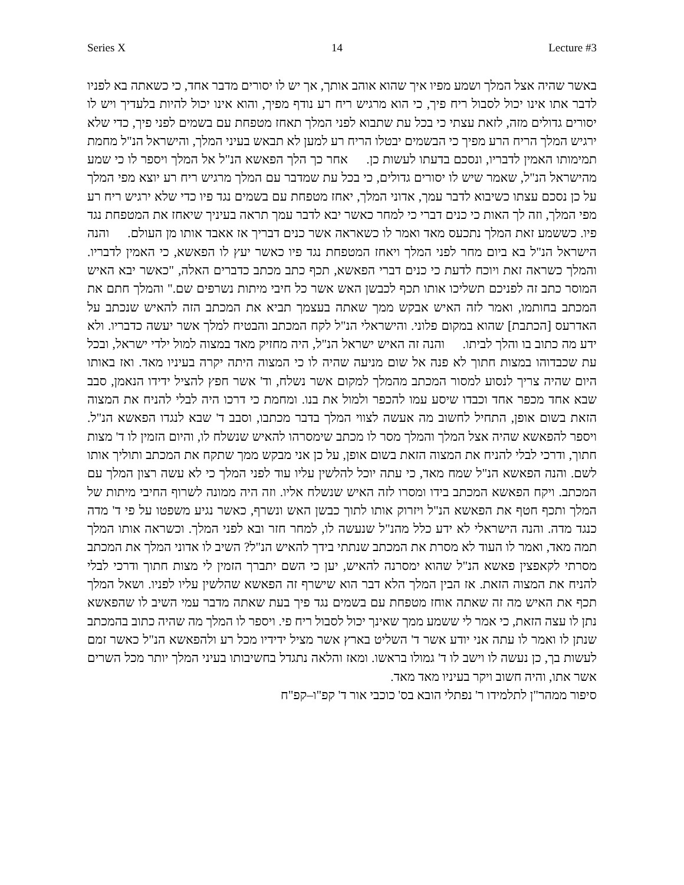Series X 14 Lecture #3
באשר שהיה אצל המלך ושמע מפיו איך שהוא אוהב אותך, אך יש לו יסורים מדבר אחד, כי כשאתה בא לפניו לדבר אתו אינו יכול לסבול ריח פיך, כי הוא מרגיש ריח רע נודף מפיך, והוא אינו יכול להיות בלעדיך ויש לו יסורים גדולים מזה, לזאת עצתי כי בכל עת שתבוא לפני המלך תאחז מטפחת עם בשמים לפני פיך, כדי שלא ירגיש המלך הריח הרע מפיך כי הבשמים יבטלו הריח רע למען לא תבאש בעיני המלך, והישראל הנ"ל מחמת תמימותו האמין לדבריו, ונסכם בדעתו לעשות כן. אחר כך הלך הפאשא הנ"ל אל המלך ויספר לו כי שמע מהישראל הנ"ל, שאמר שיש לו יסורים גדולים, כי בכל עת שמדבר עם המלך מרגיש ריח רע יוצא מפי המלך על כן נסכם עצתו כשיבוא לדבר עמך, אדוני המלך, יאחז מטפחת עם בשמים נגד פיו כדי שלא ירגיש ריח רע מפי המלך, וזה לך האות כי כנים דברי כי למחר כאשר יבא לדבר עמך תראה בעיניך שיאחז את המטפחת נגד פיו. כששמע זאת המלך נתכעס מאד ואמר לו כשאראה אשר כנים דבריך אז אאבד אותו מן העולם. והנה הישראל הנ"ל בא ביום מחר לפני המלך ויאחז המטפחת נגד פיו כאשר יעץ לו הפאשא, כי האמין לדבריו. והמלך כשראה זאת ויוכח לדעת כי כנים דברי הפאשא, תכף כתב מכתב כדברים האלה, "כאשר יבא האיש המוסר כתב זה לפניכם תשליכו אותו תכף לכבשן האש אשר כל חיבי מיתות נשרפים שם." והמלך חתם את המכתב בחותמו, ואמר לזה האיש אבקש ממך שאתה בעצמך תביא את המכתב הזה להאיש שנכתב על האדרעס [הכתבת] שהוא במקום פלוני. והישראלי הנ"ל לקח המכתב והבטיח למלך אשר יעשה כדבריו. ולא ידע מה כתוב בו והלך לביתו. והנה זה האיש ישראל הנ"ל, היה מחזיק מאד במצוה למול ילדי ישראל, ובכל עת שכבדוהו במצות חתוך לא פנה אל שום מניעה שהיה לו כי המצוה היתה יקרה בעיניו מאד. ואז באותו היום שהיה צריך לנסוע למסור המכתב מהמלך למקום אשר נשלח, וד' אשר חפץ להציל ידידו הנאמן, סבב שבא אחד מכפר אחד וכבדו שיסע עמו להכפר ולמול את בנו. ומחמת כי דרכו היה לבלי להניח את המצוה הזאת בשום אופן, התחיל לחשוב מה אעשה לצווי המלך בדבר מכתבו, וסבב ד' שבא לנגדו הפאשא הנ"ל. ויספר להפאשא שהיה אצל המלך והמלך מסר לו מכתב שימסרהו להאיש שנשלח לו, והיום הזמין לו ד' מצות חתוך, ודרכי לבלי להניח את המצוה הזאת בשום אופן, על כן אני מבקש ממך שתקח את המכתב ותוליך אותו לשם. והנה הפאשא הנ"ל שמח מאד, כי עתה יוכל להלשין עליו עוד לפני המלך כי לא עשה רצון המלך עם המכתב. ויקח הפאשא המכתב בידו ומסרו לזה האיש שנשלח אליו. וזה היה ממונה לשרוף החיבי מיתות של המלך ותכף חטף את הפאשא הנ"ל ויזרוק אותו לתוך כבשן האש ונשרף, כאשר נגיע משפטו על פי ד' מדה כנגד מדה. והנה הישראלי לא ידע כלל מהנ"ל שנעשה לו, למחר חזר ובא לפני המלך. וכשראה אותו המלך תמה מאד, ואמר לו העוד לא מסרת את המכתב שנתתי בידך להאיש הנ"ל? השיב לו אדוני המלך את המכתב מסרתי לקאפצין פאשא הנ"ל שהוא ימסרנה להאיש, יען כי השם יתברך הזמין לי מצות חתוך ודרכי לבלי להניח את המצוה הזאת. אז הבין המלך הלא דבר הוא שישרף זה הפאשא שהלשין עליו לפניו. ושאל המלך תכף את האיש מה זה שאתה אוחז מטפחת עם בשמים נגד פיך בעת שאתה מדבר עמי השיב לו שהפאשא נתן לו עצה הזאת, כי אמר לי ששמע ממך שאינך יכול לסבול ריח פי. ויספר לו המלך מה שהיה כתוב בהמכתב שנתן לו ואמר לו עתה אני יודע אשר ד' השליט בארץ אשר מציל ידידיו מכל רע ולהפאשא הנ"ל כאשר זמם לעשות בך, כן נעשה לו וישב לו ד' גמולו בראשו. ומאז והלאה נתגדל בחשיבותו בעיני המלך יותר מכל השרים אשר אתו, והיה חשוב ויקר בעיניו מאד מאד.
סיפור ממהר"ן לתלמידו ר' נפתלי הובא בס' כוכבי אור ד' קפ"ו–קפ"ח